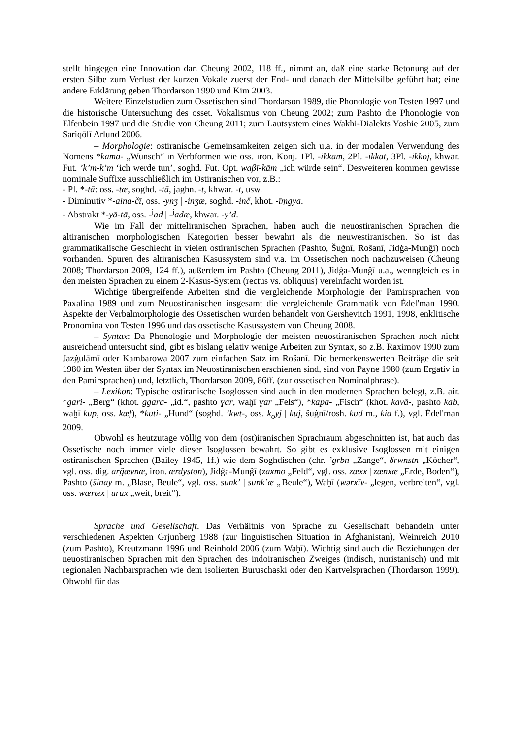stellt hingegen eine Innovation dar. Cheung 2002, 118 ff., nimmt an, daß eine starke Betonung auf der ersten Silbe zum Verlust der kurzen Vokale zuerst der End- und danach der Mittelsilbe geführt hat; eine andere Erklärung geben Thordarson 1990 und Kim 2003.
Weitere Einzelstudien zum Ossetischen sind Thordarson 1989, die Phonologie von Testen 1997 und die historische Untersuchung des osset. Vokalismus von Cheung 2002; zum Pashto die Phonologie von Elfenbein 1997 und die Studie von Cheung 2011; zum Lautsystem eines Wakhi-Dialekts Yoshie 2005, zum Sariqōlī Arlund 2006.
– Morphologie: ostiranische Gemeinsamkeiten zeigen sich u.a. in der modalen Verwendung des Nomens *kāma- „Wunsch“ in Verbformen wie oss. iron. Konj. 1Pl. -ikkam, 2Pl. -ikkat, 3Pl. -ikkoj, khwar. Fut. ’k’m-k’m ‘ich werde tun’, soghd. Fut. Opt. waβī-kām „ich würde sein“. Desweiteren kommen gewisse nominale Suffixe ausschließlich im Ostiranischen vor, z.B.:
- Pl. *-tā: oss. -tæ, soghd. -tā, jaghn. -t, khwar. -t, usw.
- Diminutiv *-aina-čī, oss. -ynʒ | -inʒæ, soghd. -inč, khot. -īṃgya.
- Abstrakt *-yā-tā, oss. -<sup>j</sup>ad | -<sup>j</sup>adæ, khwar. -y’d.
Wie im Fall der mitteliranischen Sprachen, haben auch die neuostiranischen Sprachen die altiranischen morphologischen Kategorien besser bewahrt als die neuwestiranischen. So ist das grammatikalische Geschlecht in vielen ostiranischen Sprachen (Pashto, Šuġnī, Rošanī, Jidġa-Munǧī) noch vorhanden. Spuren des altiranischen Kasussystem sind v.a. im Ossetischen noch nachzuweisen (Cheung 2008; Thordarson 2009, 124 ff.), außerdem im Pashto (Cheung 2011), Jidġa-Munǧī u.a., wenngleich es in den meisten Sprachen zu einem 2-Kasus-System (rectus vs. obliquus) vereinfacht worden ist.
Wichtige übergreifende Arbeiten sind die vergleichende Morphologie der Pamirsprachen von Paxalina 1989 und zum Neuostiranischen insgesamt die vergleichende Grammatik von Ėdel'man 1990. Aspekte der Verbalmorphologie des Ossetischen wurden behandelt von Gershevitch 1991, 1998, enklitische Pronomina von Testen 1996 und das ossetische Kasussystem von Cheung 2008.
– Syntax: Da Phonologie und Morphologie der meisten neuostiranischen Sprachen noch nicht ausreichend untersucht sind, gibt es bislang relativ wenige Arbeiten zur Syntax, so z.B. Raximov 1990 zum Jazġulāmī oder Kambarowa 2007 zum einfachen Satz im Rošanī. Die bemerkenswerten Beiträge die seit 1980 im Westen über der Syntax im Neuostiranischen erschienen sind, sind von Payne 1980 (zum Ergativ in den Pamirsprachen) und, letztlich, Thordarson 2009, 86ff. (zur ossetischen Nominalphrase).
– Lexikon: Typische ostiranische Isoglossen sind auch in den modernen Sprachen belegt, z.B. air. *gari- „Berg“ (khot. ggara- „id.“, pashto ɣar, waḫī ɣar „Fels“), *kapa- „Fisch“ (khot. kavā-, pashto kab, waḫī kup, oss. kæf), *kuti- „Hund“ (soghd. ’kwt-, oss. k<sub>o</sub>yj | kuj, šuġnī/rosh. kud m., kid f.), vgl. Ėdel'man 2009.
Obwohl es heutzutage völlig von dem (ost)iranischen Sprachraum abgeschnitten ist, hat auch das Ossetische noch immer viele dieser Isoglossen bewahrt. So gibt es exklusive Isoglossen mit einigen ostiranischen Sprachen (Bailey 1945, 1f.) wie dem Soghdischen (chr. ’grbn „Zange“, δrwnstn „Köcher“, vgl. oss. dig. arğævnæ, iron. ærdyston), Jidġa-Munǧī (zaxmo „Feld“, vgl. oss. zæxx | zænxæ „Erde, Boden“), Pashto (šínay m. „Blase, Beule“, vgl. oss. sunk’ | sunk’æ „Beule“), Waḫī (wərxīv- „legen, verbreiten“, vgl. oss. wæræx | urux „weit, breit“).
Sprache und Gesellschaft. Das Verhältnis von Sprache zu Gesellschaft behandeln unter verschiedenen Aspekten Grjunberg 1988 (zur linguistischen Situation in Afghanistan), Weinreich 2010 (zum Pashto), Kreutzmann 1996 und Reinhold 2006 (zum Waḫī). Wichtig sind auch die Beziehungen der neuostiranischen Sprachen mit den Sprachen des indoiranischen Zweiges (indisch, nuristanisch) und mit regionalen Nachbarsprachen wie dem isolierten Buruschaski oder den Kartvelsprachen (Thordarson 1999). Obwohl für das